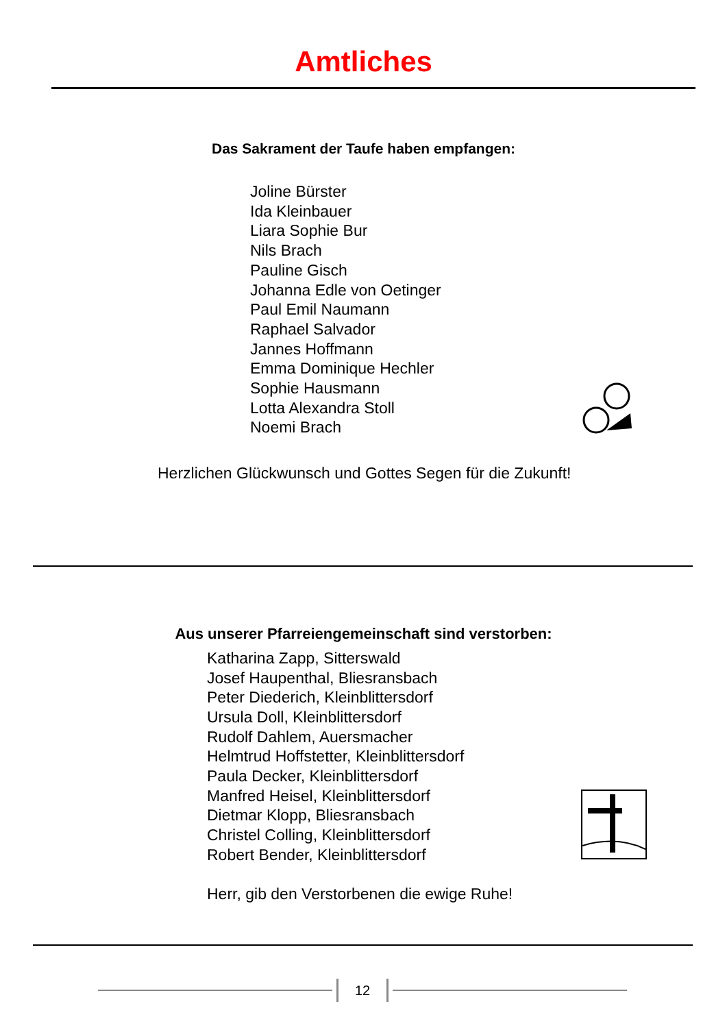Amtliches
Das Sakrament der Taufe haben empfangen:
Joline Bürster
Ida Kleinbauer
Liara Sophie Bur
Nils Brach
Pauline Gisch
Johanna Edle von Oetinger
Paul Emil Naumann
Raphael Salvador
Jannes Hoffmann
Emma Dominique Hechler
Sophie Hausmann
Lotta Alexandra Stoll
Noemi Brach
Herzlichen Glückwunsch und Gottes Segen für die Zukunft!
Aus unserer Pfarreiengemeinschaft sind verstorben:
Katharina Zapp, Sitterswald
Josef Haupenthal, Bliesransbach
Peter Diederich, Kleinblittersdorf
Ursula Doll, Kleinblittersdorf
Rudolf Dahlem, Auersmacher
Helmtrud Hoffstetter, Kleinblittersdorf
Paula Decker, Kleinblittersdorf
Manfred Heisel, Kleinblittersdorf
Dietmar Klopp, Bliesransbach
Christel Colling, Kleinblittersdorf
Robert Bender, Kleinblittersdorf
Herr, gib den Verstorbenen die ewige Ruhe!
12